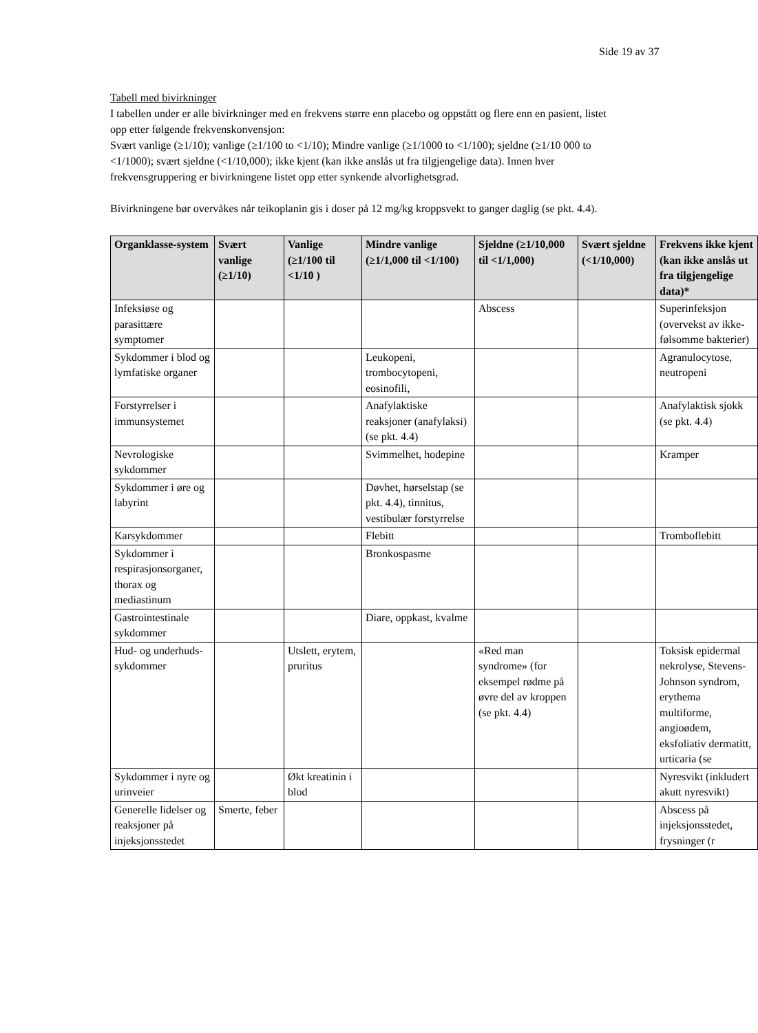Side 19 av 37
Tabell med bivirkninger
I tabellen under er alle bivirkninger med en frekvens større enn placebo og oppstått og flere enn en pasient, listet opp etter følgende frekvenskonvensjon:
Svært vanlige (≥1/10); vanlige (≥1/100 to <1/10); Mindre vanlige (≥1/1000 to <1/100); sjeldne (≥1/10 000 to <1/1000); svært sjeldne (<1/10,000); ikke kjent (kan ikke anslås ut fra tilgjengelige data). Innen hver frekvensgruppering er bivirkningene listet opp etter synkende alvorlighetsgrad.
Bivirkningene bør overvåkes når teikoplanin gis i doser på 12 mg/kg kroppsvekt to ganger daglig (se pkt. 4.4).
| Organklasse-system | Svært vanlige (≥1/10) | Vanlige (≥1/100 til <1/10 ) | Mindre vanlige (≥1/1,000 til <1/100) | Sjeldne (≥1/10,000 til <1/1,000) | Svært sjeldne (<1/10,000) | Frekvens ikke kjent (kan ikke anslås ut fra tilgjengelige data)* |
| --- | --- | --- | --- | --- | --- | --- |
| Infeksiøse og parasittære symptomer | | | | Abscess | | Superinfeksjon (overvekst av ikke-følsomme bakterier) |
| Sykdommer i blod og lymfatiske organer | | | Leukopeni, trombocytopeni, eosinofili, | | | Agranulocytose, neutropeni |
| Forstyrrelser i immunsystemet | | | Anafylaktiske reaksjoner (anafylaksi) (se pkt. 4.4) | | | Anafylaktisk sjokk (se pkt. 4.4) |
| Nevrologiske sykdommer | | | Svimmelhet, hodepine | | | Kramper |
| Sykdommer i øre og labyrint | | | Døvhet, hørselstap (se pkt. 4.4), tinnitus, vestibulær forstyrrelse | | | |
| Karsykdommer | | | Flebitt | | | Tromboflebitt |
| Sykdommer i respirasjonsorganer, thorax og mediastinum | | | Bronkospasme | | | |
| Gastrointestinale sykdommer | | | Diare, oppkast, kvalme | | | |
| Hud- og underhuds-sykdommer | | Utslett, erytem, pruritus | | «Red man syndrome» (for eksempel rødme på øvre del av kroppen (se pkt. 4.4) | | Toksisk epidermal nekrolyse, Stevens-Johnson syndrom, erythema multiforme, angioødem, eksfoliativ dermatitt, urticaria (se |
| Sykdommer i nyre og urinveier | | Økt kreatinin i blod | | | | Nyresvikt (inkludert akutt nyresvikt) |
| Generelle lidelser og reaksjoner på injeksjonsstedet | Smerte, feber | | | | | Abscess på injeksjonsstedet, frysninger (r |